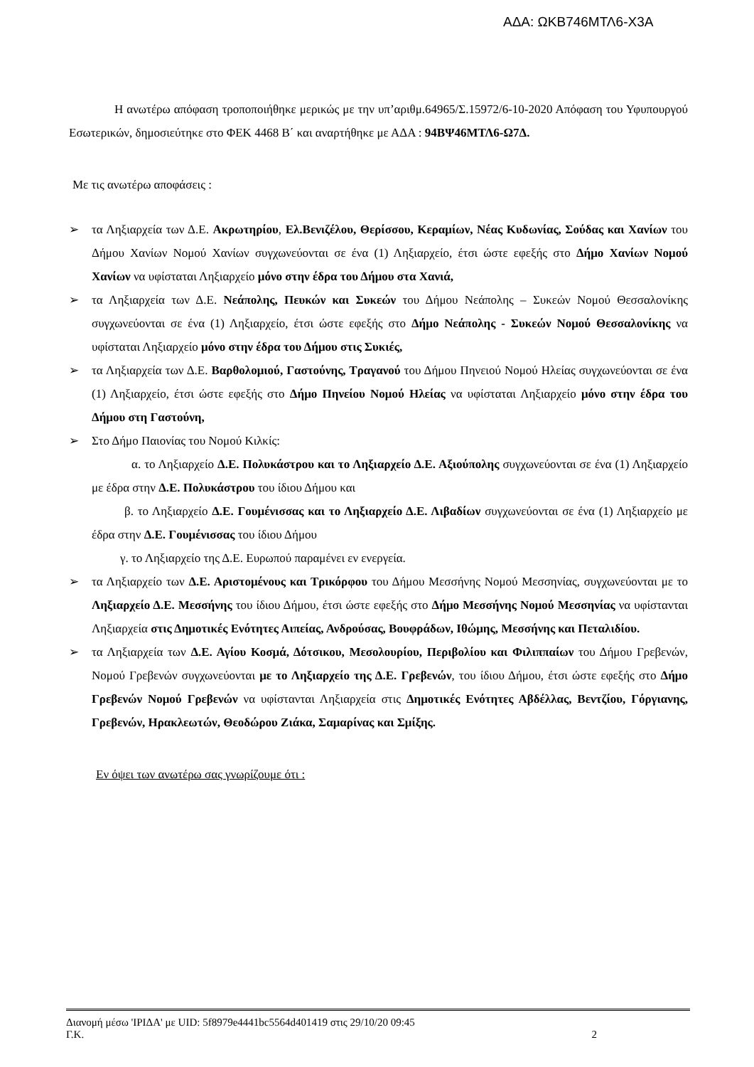ΑΔΑ: ΩΚΒ746ΜΤΛ6-Χ3Α
Η ανωτέρω απόφαση τροποποιήθηκε μερικώς με την υπ’αριθμ.64965/Σ.15972/6-10-2020 Απόφαση του Υφυπουργού Εσωτερικών, δημοσιεύτηκε στο ΦΕΚ 4468 Β΄ και αναρτήθηκε με ΑΔΑ : 94ΒΨ46ΜΤΛ6-Ω7Δ.
Με τις ανωτέρω αποφάσεις :
➢ τα Ληξιαρχεία των Δ.Ε. Ακρωτηρίου, Ελ.Βενιζέλου, Θερίσσου, Κεραμίων, Νέας Κυδωνίας, Σούδας και Χανίων του Δήμου Χανίων Νομού Χανίων συγχωνεύονται σε ένα (1) Ληξιαρχείο, έτσι ώστε εφεξής στο Δήμο Χανίων Νομού Χανίων να υφίσταται Ληξιαρχείο μόνο στην έδρα του Δήμου στα Χανιά,
➢ τα Ληξιαρχεία των Δ.Ε. Νεάπολης, Πευκών και Συκεών του Δήμου Νεάπολης – Συκεών Νομού Θεσσαλονίκης συγχωνεύονται σε ένα (1) Ληξιαρχείο, έτσι ώστε εφεξής στο Δήμο Νεάπολης - Συκεών Νομού Θεσσαλονίκης να υφίσταται Ληξιαρχείο μόνο στην έδρα του Δήμου στις Συκιές,
➢ τα Ληξιαρχεία των Δ.Ε. Βαρθολομιού, Γαστούνης, Τραγανού του Δήμου Πηνειού Νομού Ηλείας συγχωνεύονται σε ένα (1) Ληξιαρχείο, έτσι ώστε εφεξής στο Δήμο Πηνείου Νομού Ηλείας να υφίσταται Ληξιαρχείο μόνο στην έδρα του Δήμου στη Γαστούνη,
➢ Στο Δήμο Παιονίας του Νομού Κιλκίς:
α. το Ληξιαρχείο Δ.Ε. Πολυκάστρου και το Ληξιαρχείο Δ.Ε. Αξιούπολης συγχωνεύονται σε ένα (1) Ληξιαρχείο με έδρα στην Δ.Ε. Πολυκάστρου του ίδιου Δήμου και
β. το Ληξιαρχείο Δ.Ε. Γουμένισσας και το Ληξιαρχείο Δ.Ε. Λιβαδίων συγχωνεύονται σε ένα (1) Ληξιαρχείο με έδρα στην Δ.Ε. Γουμένισσας του ίδιου Δήμου
γ. το Ληξιαρχείο της Δ.Ε. Ευρωπού παραμένει εν ενεργεία.
➢ τα Ληξιαρχείο των Δ.Ε. Αριστομένους και Τρικόρφου του Δήμου Μεσσήνης Νομού Μεσσηνίας, συγχωνεύονται με το Ληξιαρχείο Δ.Ε. Μεσσήνης του ίδιου Δήμου, έτσι ώστε εφεξής στο Δήμο Μεσσήνης Νομού Μεσσηνίας να υφίστανται Ληξιαρχεία στις Δημοτικές Ενότητες Αιπείας, Ανδρούσας, Βουφράδων, Ιθώμης, Μεσσήνης και Πεταλιδίου.
➢ τα Ληξιαρχεία των Δ.Ε. Αγίου Κοσμά, Δότσικου, Μεσολουρίου, Περιβολίου και Φιλιππαίων του Δήμου Γρεβενών, Νομού Γρεβενών συγχωνεύονται με το Ληξιαρχείο της Δ.Ε. Γρεβενών, του ίδιου Δήμου, έτσι ώστε εφεξής στο Δήμο Γρεβενών Νομού Γρεβενών να υφίστανται Ληξιαρχεία στις Δημοτικές Ενότητες Αβδέλλας, Βεντζίου, Γόργιανης, Γρεβενών, Ηρακλεωτών, Θεοδώρου Ζιάκα, Σαμαρίνας και Σμίξης.
Εν όψει των ανωτέρω σας γνωρίζουμε ότι :
Διανομή μέσω 'ΙΡΙΔΑ' με UID: 5f8979e4441bc5564d401419 στις 29/10/20 09:45
Γ.Κ. 2